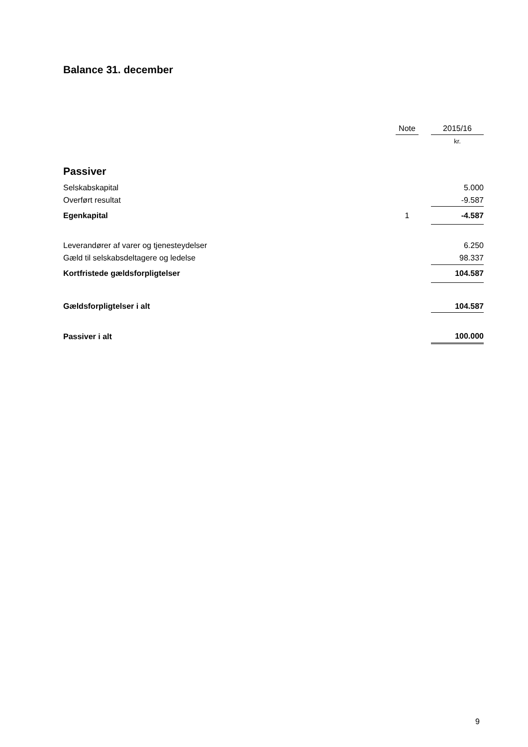Balance 31. december
| | Note | | 2015/16 |
| --- | --- | --- | --- |
| | | | kr. |
| Passiver | | | |
| Selskabskapital | | | 5.000 |
| Overført resultat | | | -9.587 |
| Egenkapital | 1 | | -4.587 |
| Leverandører af varer og tjenesteydelser | | | 6.250 |
| Gæld til selskabsdeltagere og ledelse | | | 98.337 |
| Kortfristede gældsforpligtelser | | | 104.587 |
| Gældsforpligtelser i alt | | | 104.587 |
| Passiver i alt | | | 100.000 |
9